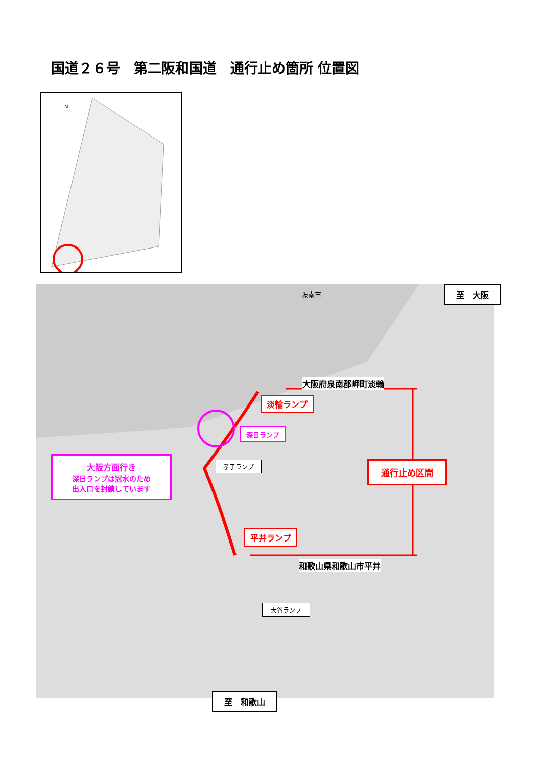国道２６号　第二阪和国道　通行止め箇所 位置図
N
阪南市
大阪府泉南郡岬町淡輪
淡輪ランプ
深日ランプ
孝子ランプ
大阪方面行き
深日ランプは冠水のため
出入口を封鎖しています
通行止め区間
平井ランプ
和歌山県和歌山市平井
大谷ランプ
至　大阪
至　和歌山